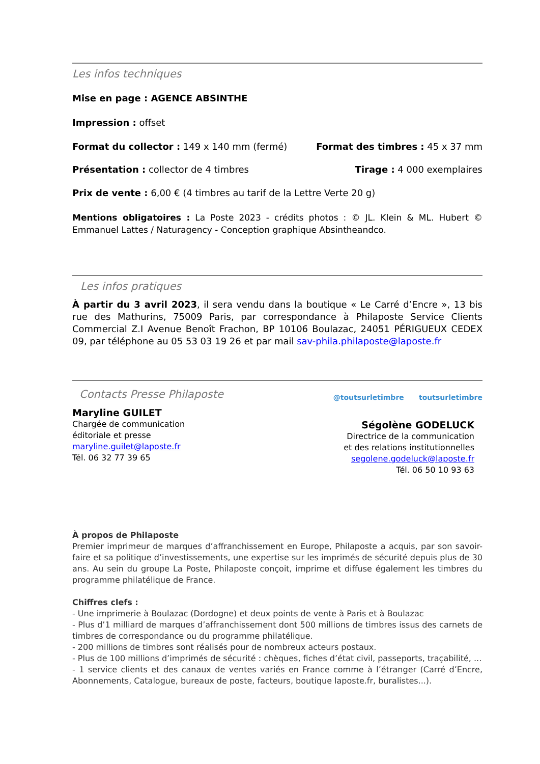Les infos techniques
Mise en page : AGENCE ABSINTHE
Impression : offset
Format du collector : 149 x 140 mm (fermé) Format des timbres : 45 x 37 mm
Présentation : collector de 4 timbres Tirage : 4 000 exemplaires
Prix de vente : 6,00 € (4 timbres au tarif de la Lettre Verte 20 g)
Mentions obligatoires : La Poste 2023 - crédits photos : © JL. Klein & ML. Hubert © Emmanuel Lattes / Naturagency - Conception graphique Absintheandco.
Les infos pratiques
À partir du 3 avril 2023, il sera vendu dans la boutique « Le Carré d’Encre », 13 bis rue des Mathurins, 75009 Paris, par correspondance à Philaposte Service Clients Commercial Z.I Avenue Benoît Frachon, BP 10106 Boulazac, 24051 PÉRIGUEUX CEDEX 09, par téléphone au 05 53 03 19 26 et par mail sav-phila.philaposte@laposte.fr
Contacts Presse Philaposte
Maryline GUILET
Chargée de communication
éditoriale et presse
maryline.guilet@laposte.fr
Tél. 06 32 77 39 65
@toutsurletimbre toutsurletimbre
Ségolène GODELUCK
Directrice de la communication
et des relations institutionnelles
segolene.godeluck@laposte.fr
Tél. 06 50 10 93 63
À propos de Philaposte
Premier imprimeur de marques d’affranchissement en Europe, Philaposte a acquis, par son savoir-faire et sa politique d’investissements, une expertise sur les imprimés de sécurité depuis plus de 30 ans. Au sein du groupe La Poste, Philaposte conçoit, imprime et diffuse également les timbres du programme philatélique de France.
Chiffres clefs :
- Une imprimerie à Boulazac (Dordogne) et deux points de vente à Paris et à Boulazac
- Plus d’1 milliard de marques d’affranchissement dont 500 millions de timbres issus des carnets de timbres de correspondance ou du programme philatélique.
- 200 millions de timbres sont réalisés pour de nombreux acteurs postaux.
- Plus de 100 millions d’imprimés de sécurité : chèques, fiches d’état civil, passeports, traçabilité, ...
- 1 service clients et des canaux de ventes variés en France comme à l’étranger (Carré d’Encre, Abonnements, Catalogue, bureaux de poste, facteurs, boutique laposte.fr, buralistes...).